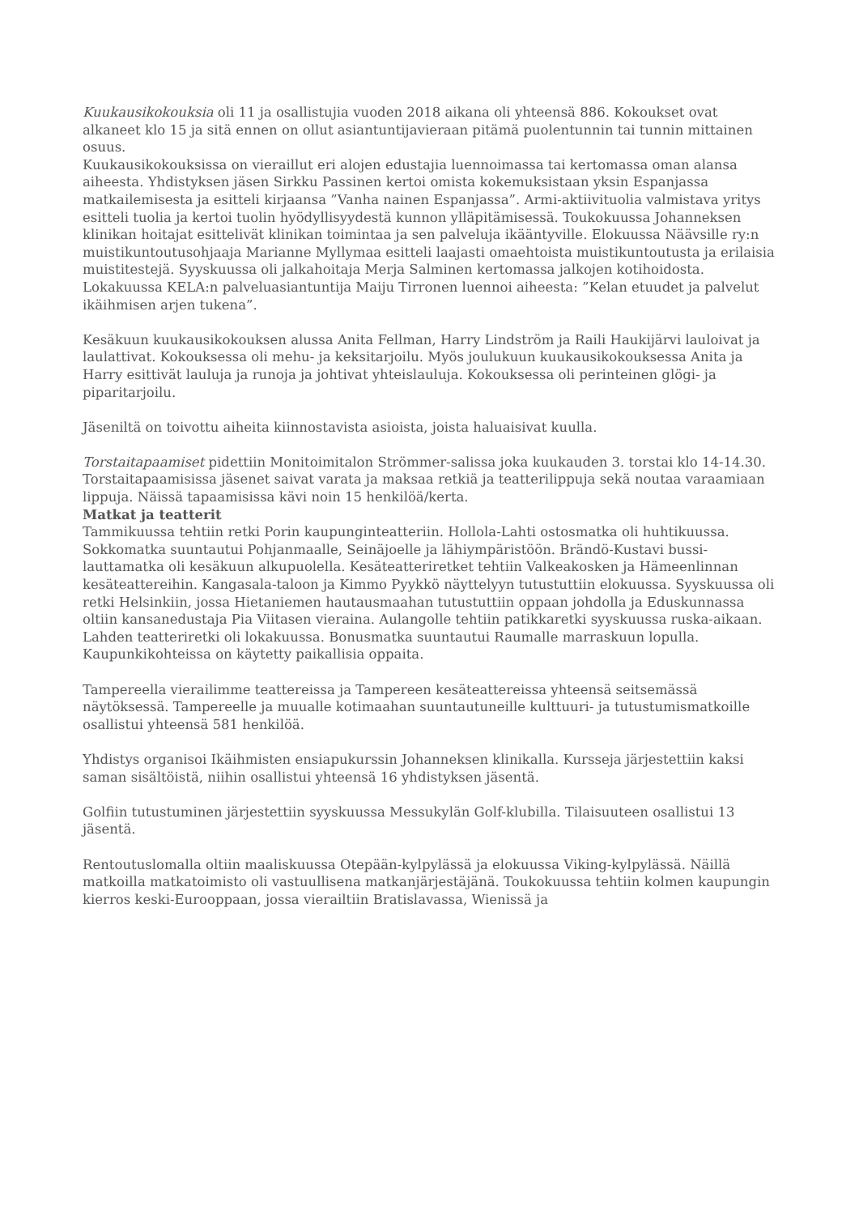Kuukausikokouksia oli 11 ja osallistujia vuoden 2018 aikana oli yhteensä 886. Kokoukset ovat alkaneet klo 15 ja sitä ennen on ollut asiantuntijavieraan pitämä puolentunnin tai tunnin mittainen osuus.
Kuukausikokouksissa on vieraillut eri alojen edustajia luennoimassa tai kertomassa oman alansa aiheesta. Yhdistyksen jäsen Sirkku Passinen kertoi omista kokemuksistaan yksin Espanjassa matkailemisesta ja esitteli kirjaansa ”Vanha nainen Espanjassa”. Armi-aktiivituolia valmistava yritys esitteli tuolia ja kertoi tuolin hyödyllisyydestä kunnon ylläpitämisessä. Toukokuussa Johanneksen klinikan hoitajat esittelivät klinikan toimintaa ja sen palveluja ikääntyville. Elokuussa Näävsille ry:n muistikuntoutusohjaaja Marianne Myllymaa esitteli laajasti omaehtoista muistikuntoutusta ja erilaisia muistitestejä. Syyskuussa oli jalkahoitaja Merja Salminen kertomassa jalkojen kotihoidosta. Lokakuussa KELA:n palveluasiantuntija Maiju Tirronen luennoi aiheesta: ”Kelan etuudet ja palvelut ikäihmisen arjen tukena”.
Kesäkuun kuukausikokouksen alussa Anita Fellman, Harry Lindström ja Raili Haukijärvi lauloivat ja laulattivat. Kokouksessa oli mehu- ja keksitarjoilu. Myös joulukuun kuukausikokouksessa Anita ja Harry esittivät lauluja ja runoja ja johtivat yhteislauluja. Kokouksessa oli perinteinen glögi- ja piparitarjoilu.
Jäseniltä on toivottu aiheita kiinnostavista asioista, joista haluaisivat kuulla.
Torstaitapaamiset pidettiin Monitoimitalon Strömmer-salissa joka kuukauden 3. torstai klo 14-14.30. Torstaitapaamisissa jäsenet saivat varata ja maksaa retkiä ja teatterilippuja sekä noutaa varaamiaan lippuja. Näissä tapaamisissa kävi noin 15 henkilöä/kerta.
Matkat ja teatterit
Tammikuussa tehtiin retki Porin kaupunginteatteriin. Hollola-Lahti ostosmatka oli huhtikuussa. Sokkomatka suuntautui Pohjanmaalle, Seinäjoelle ja lähiympäristöön. Brändö-Kustavi bussi-lauttamatka oli kesäkuun alkupuolella. Kesäteatteriretket tehtiin Valkeakosken ja Hämeenlinnan kesäteattereihin. Kangasala-taloon ja Kimmo Pyykkö näyttelyyn tutustuttiin elokuussa. Syyskuussa oli retki Helsinkiin, jossa Hietaniemen hautausmaahan tutustuttiin oppaan johdolla ja Eduskunnassa oltiin kansanedustaja Pia Viitasen vieraina. Aulangolle tehtiin patikkaretki syyskuussa ruska-aikaan. Lahden teatteriretki oli lokakuussa. Bonusmatka suuntautui Raumalle marraskuun lopulla. Kaupunkikohteissa on käytetty paikallisia oppaita.
Tampereella vierailimme teattereissa ja Tampereen kesäteattereissa yhteensä seitsemässä näytöksessä. Tampereelle ja muualle kotimaahan suuntautuneille kulttuuri- ja tutustumismatkoille osallistui yhteensä 581 henkilöä.
Yhdistys organisoi Ikäihmisten ensiapukurssin Johanneksen klinikalla. Kursseja järjestettiin kaksi saman sisältöistä, niihin osallistui yhteensä 16 yhdistyksen jäsentä.
Golfiin tutustuminen järjestettiin syyskuussa Messukylän Golf-klubilla. Tilaisuuteen osallistui 13 jäsentä.
Rentoutuslomalla oltiin maaliskuussa Otepään-kylpylässä ja elokuussa Viking-kylpylässä. Näillä matkoilla matkatoimisto oli vastuullisena matkanjärjestäjänä. Toukokuussa tehtiin kolmen kaupungin kierros keski-Eurooppaan, jossa vierailtiin Bratislavassa, Wienissä ja